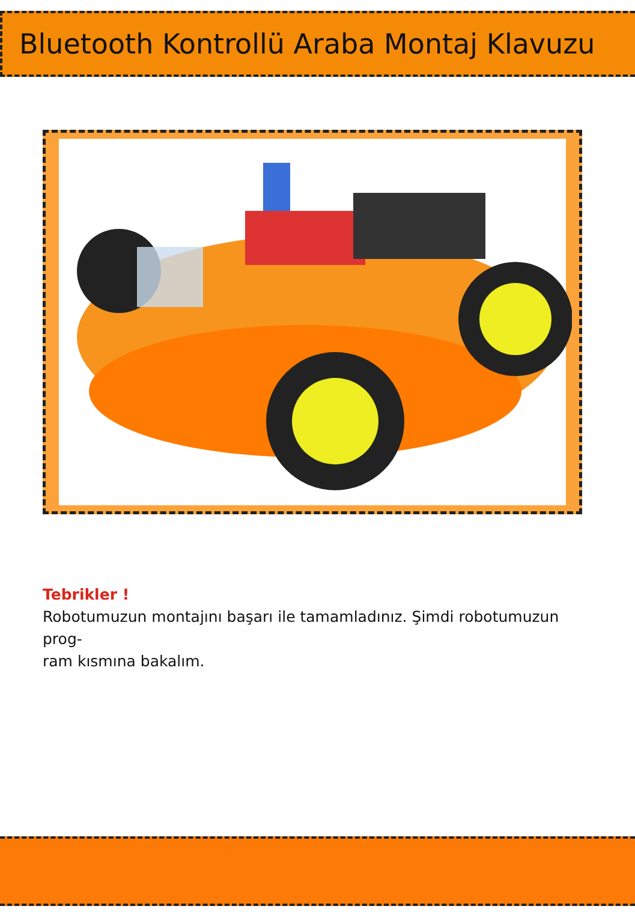Bluetooth Kontrollü Araba Montaj Klavuzu
Tebrikler !
Robotumuzun montajını başarı ile tamamladınız. Şimdi robotumuzun prog-
ram kısmına bakalım.